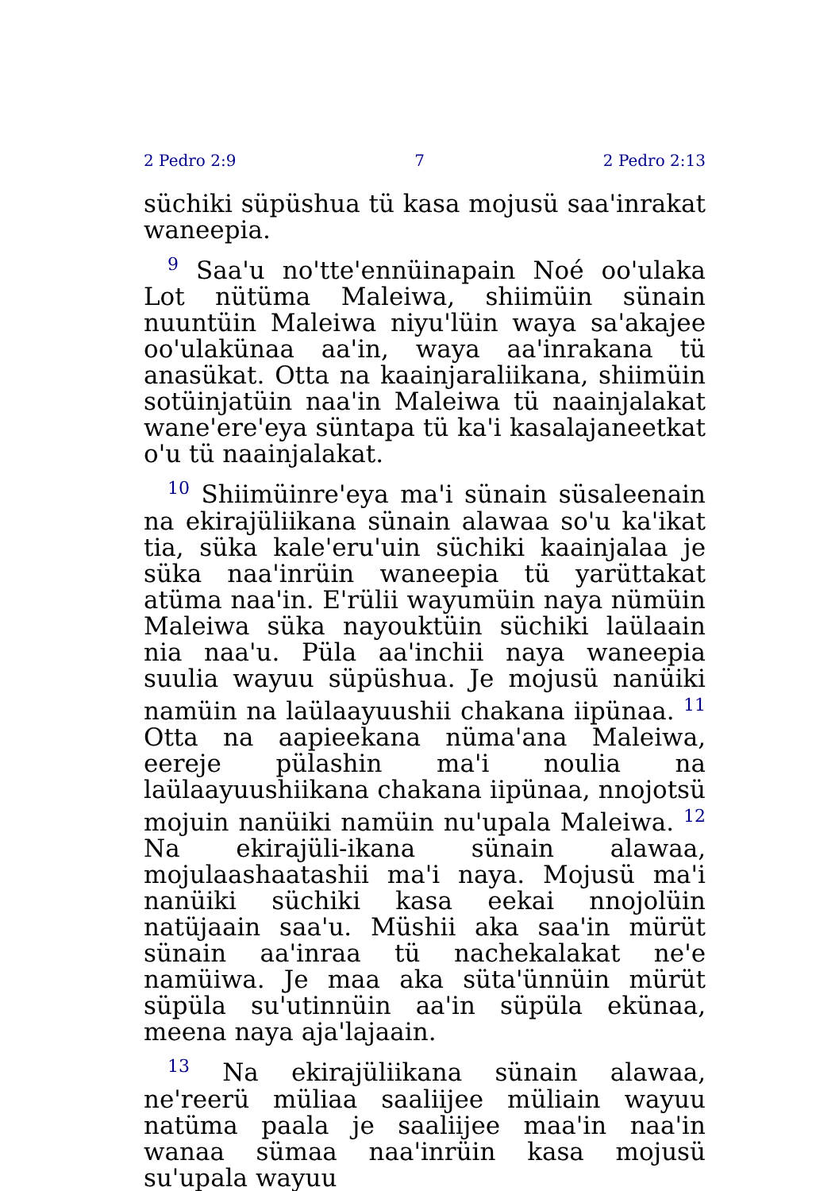2 Pedro 2:9 7 2 Pedro 2:13
süchiki süpüshua tü kasa mojusü saa'inrakat waneepia.
<sup>9</sup> Saa'u no'tte'ennüinapain Noé oo'ulaka Lot nütüma Maleiwa, shiimüin sünain nuuntüin Maleiwa niyu'lüin waya sa'akajee oo'ulakünaa aa'in, waya aa'inrakana tü anasükat. Otta na kaainjaraliikana, shiimüin sotüinjatüin naa'in Maleiwa tü naainjalakat wane'ere'eya süntapa tü ka'i kasalajaneetkat o'u tü naainjalakat.
<sup>10</sup> Shiimüinre'eya ma'i sünain süsaleenain na ekirajüliikana sünain alawaa so'u ka'ikat tia, süka kale'eru'uin süchiki kaainjalaa je süka naa'inrüin waneepia tü yarüttakat atüma naa'in. E'rülii wayumüin naya nümüin Maleiwa süka nayouktüin süchiki laülaain nia naa'u. Püla aa'inchii naya waneepia suulia wayuu süpüshua. Je mojusü nanüiki namüin na laülaayuushii chakana iipünaa. <sup>11</sup> Otta na aapieekana nüma'ana Maleiwa, eereje pülashin ma'i noulia na laülaayuushiikana chakana iipünaa, nnojotsü mojuin nanüiki namüin nu'upala Maleiwa. <sup>12</sup> Na ekirajüli-ikana sünain alawaa, mojulaashaatashii ma'i naya. Mojusü ma'i nanüiki süchiki kasa eekai nnojolüin natüjaain saa'u. Müshii aka saa'in mürüt sünain aa'inraa tü nachekalakat ne'e namüiwa. Je maa aka süta'ünnüin mürüt süpüla su'utinnüin aa'in süpüla ekünaa, meena naya aja'lajaain.
<sup>13</sup> Na ekirajüliikana sünain alawaa, ne'reerü müliaa saaliijee müliain wayuu natüma paala je saaliijee maa'in naa'in wanaa sümaa naa'inrüin kasa mojusü su'upala wayuu